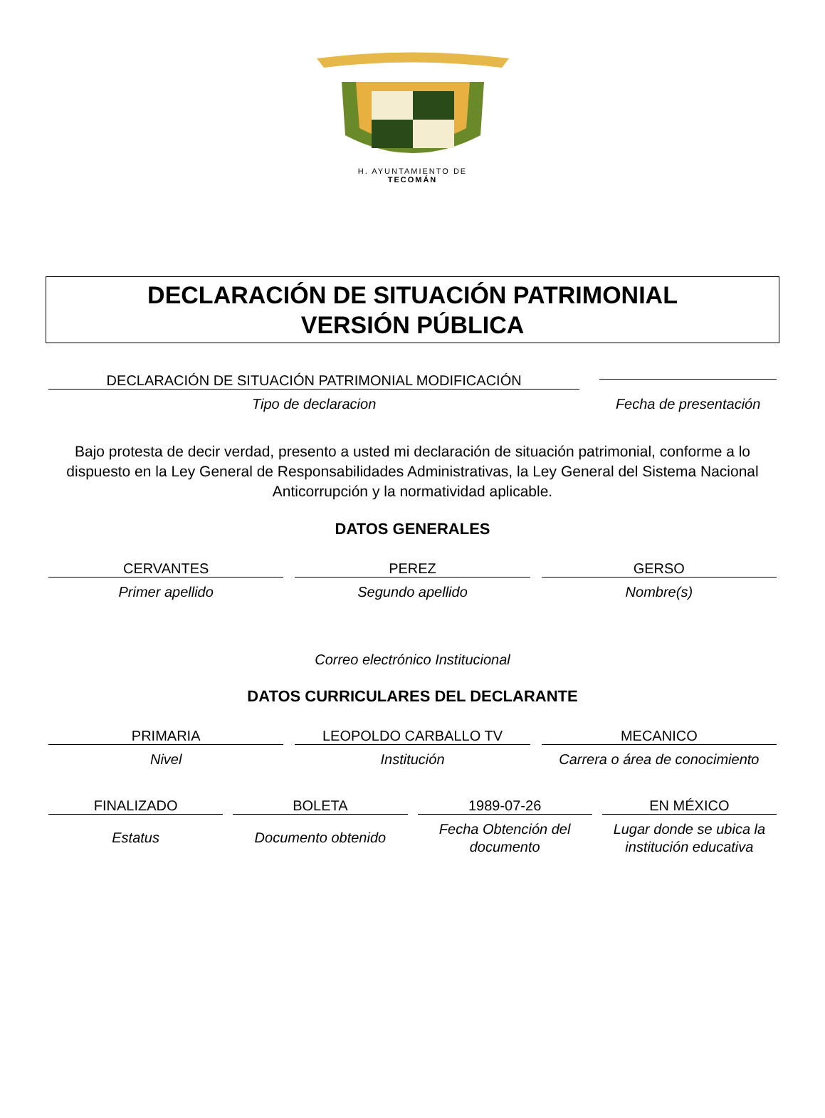H. AYUNTAMIENTO DE
TECOMÁN
DECLARACIÓN DE SITUACIÓN PATRIMONIAL
VERSIÓN PÚBLICA
DECLARACIÓN DE SITUACIÓN PATRIMONIAL MODIFICACIÓN
Tipo de declaracion
Fecha de presentación
Bajo protesta de decir verdad, presento a usted mi declaración de situación patrimonial, conforme a lo dispuesto en la Ley General de Responsabilidades Administrativas, la Ley General del Sistema Nacional Anticorrupción y la normatividad aplicable.
DATOS GENERALES
CERVANTES
Primer apellido
PEREZ
Segundo apellido
GERSO
Nombre(s)
Correo electrónico Institucional
DATOS CURRICULARES DEL DECLARANTE
PRIMARIA
Nivel
LEOPOLDO CARBALLO TV
Institución
MECANICO
Carrera o área de conocimiento
FINALIZADO
Estatus
BOLETA
Documento obtenido
1989-07-26
Fecha Obtención del documento
EN MÉXICO
Lugar donde se ubica la institución educativa